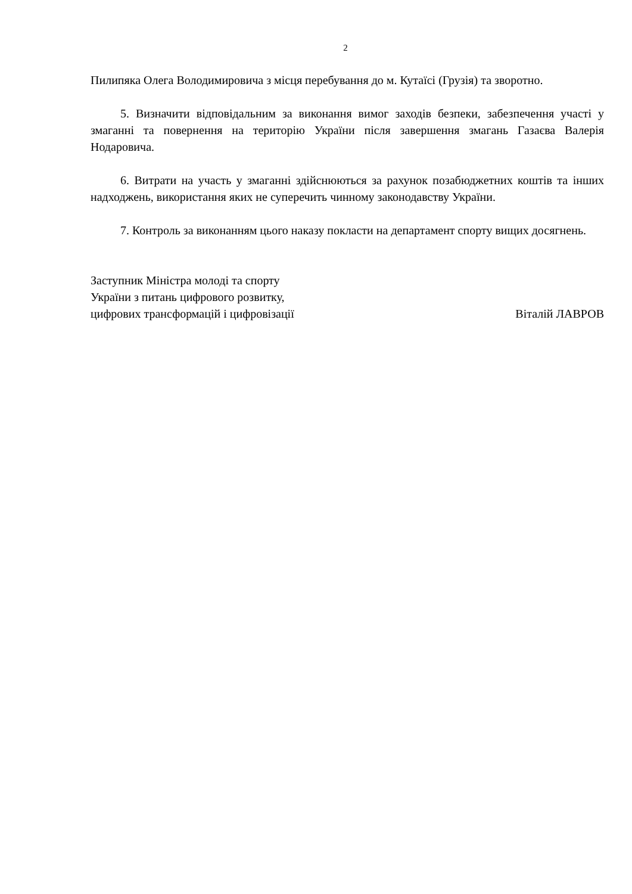2
Пилипяка Олега Володимировича з місця перебування до м. Кутаїсі (Грузія) та зворотно.
5. Визначити відповідальним за виконання вимог заходів безпеки, забезпечення участі у змаганні та повернення на територію України після завершення змагань Газаєва Валерія Нодаровича.
6. Витрати на участь у змаганні здійснюються за рахунок позабюджетних коштів та інших надходжень, використання яких не суперечить чинному законодавству України.
7. Контроль за виконанням цього наказу покласти на департамент спорту вищих досягнень.
Заступник Міністра молоді та спорту
України з питань цифрового розвитку,
цифрових трансформацій і цифровізації
Віталій ЛАВРОВ